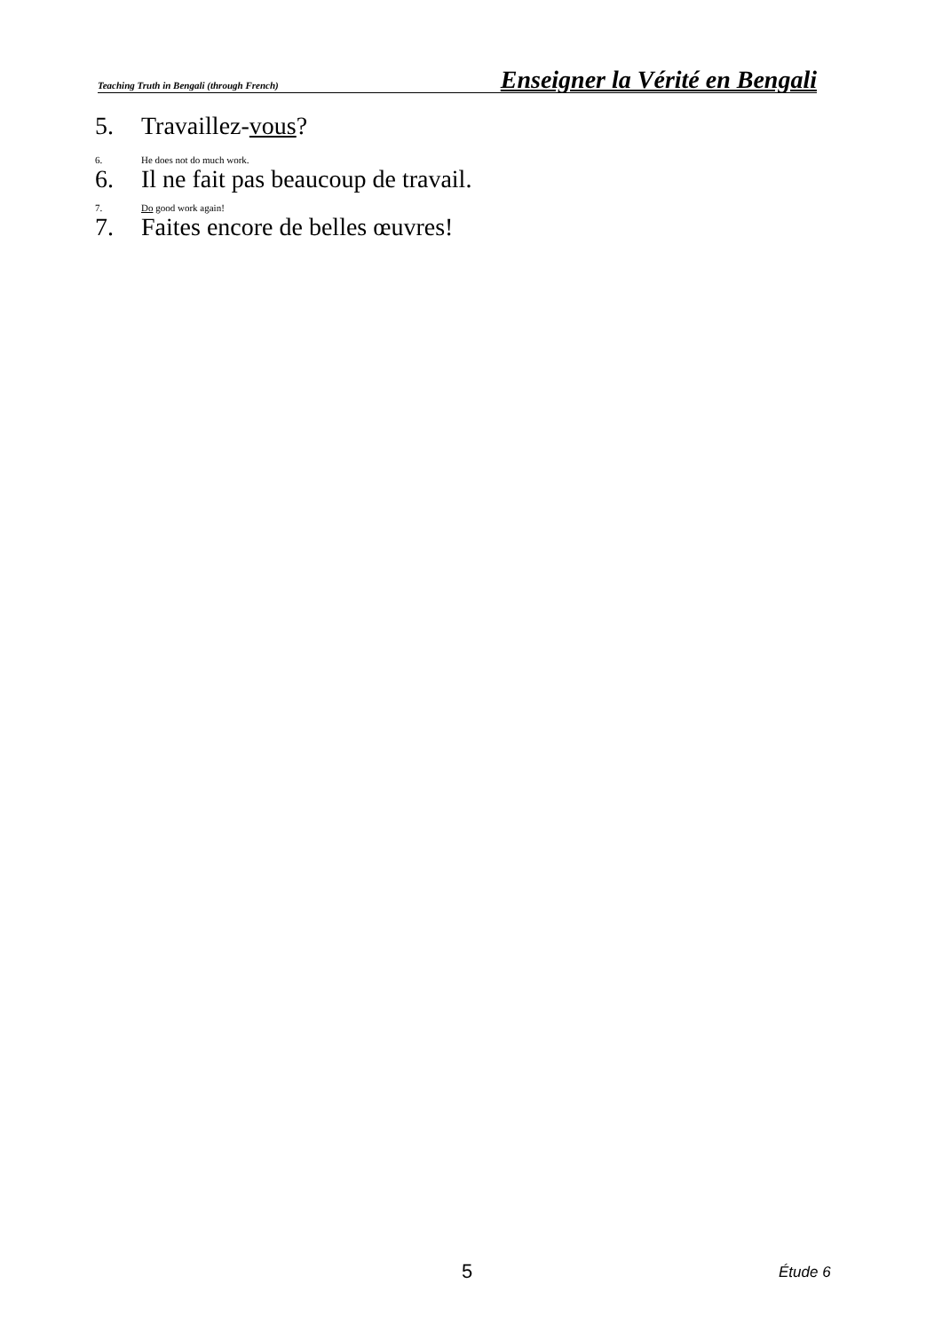Teaching Truth in Bengali (through French) Enseigner la Vérité en Bengali
5. Travaillez-vous?
6. He does not do much work.
6. Il ne fait pas beaucoup de travail.
7. Do good work again!
7. Faites encore de belles œuvres!
5 Étude 6